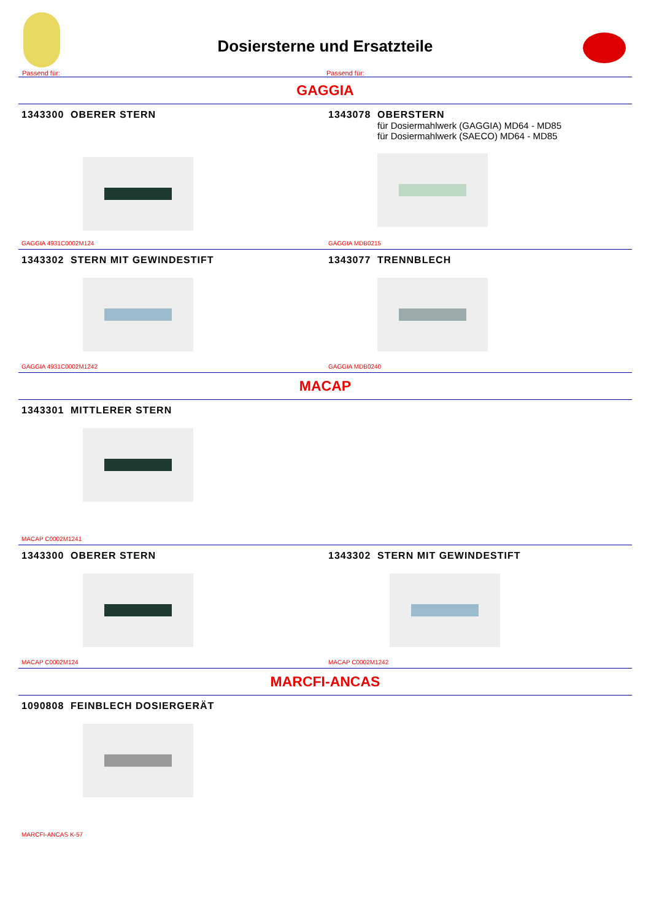Dosiersterne und Ersatzteile
Passend für: Passend für:
GAGGIA
1343300 OBERER STERN
GAGGIA 4931C0002M124
1343078 OBERSTERN
für Dosiermahlwerk (GAGGIA) MD64 - MD85
für Dosiermahlwerk (SAECO) MD64 - MD85
GAGGIA MDB0215
1343302 STERN MIT GEWINDESTIFT
GAGGIA 4931C0002M1242
1343077 TRENNBLECH
GAGGIA MDB0240
MACAP
1343301 MITTLERER STERN
MACAP C0002M1241
1343300 OBERER STERN
MACAP C0002M124
1343302 STERN MIT GEWINDESTIFT
MACAP C0002M1242
MARCFI-ANCAS
1090808 FEINBLECH DOSIERGERÄT
MARCFI-ANCAS K-57